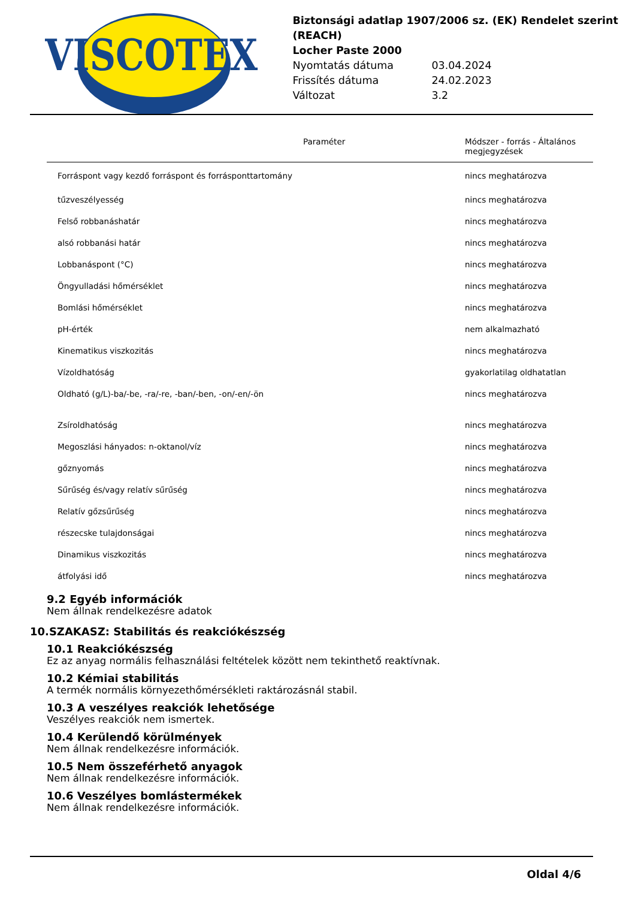VISCOTEX
Biztonsági adatlap 1907/2006 sz. (EK) Rendelet szerint (REACH)
Locher Paste 2000
Nyomtatás dátuma 03.04.2024
Frissítés dátuma 24.02.2023
Változat 3.2
| | Paraméter | Módszer - forrás - Általános megjegyzések |
| --- | --- | --- |
| Forráspont vagy kezdő forráspont és forrásponttartomány | | nincs meghatározva |
| tűzveszélyesség | | nincs meghatározva |
| Felső robbanáshatár | | nincs meghatározva |
| alsó robbanási határ | | nincs meghatározva |
| Lobbanáspont (°C) | | nincs meghatározva |
| Öngyulladási hőmérséklet | | nincs meghatározva |
| Bomlási hőmérséklet | | nincs meghatározva |
| pH-érték | | nem alkalmazható |
| Kinematikus viszkozitás | | nincs meghatározva |
| Vízoldhatóság | | gyakorlatilag oldhatatlan |
| Oldható (g/L)-ba/-be, -ra/-re, -ban/-ben, -on/-en/-ön | | nincs meghatározva |
| Zsíroldhatóság | | nincs meghatározva |
| Megoszlási hányados: n-oktanol/víz | | nincs meghatározva |
| gőznyomás | | nincs meghatározva |
| Sűrűség és/vagy relatív sűrűség | | nincs meghatározva |
| Relatív gőzsűrűség | | nincs meghatározva |
| részecske tulajdonságai | | nincs meghatározva |
| Dinamikus viszkozitás | | nincs meghatározva |
| átfolyási idő | | nincs meghatározva |
9.2 Egyéb információk
Nem állnak rendelkezésre adatok
10.SZAKASZ: Stabilitás és reakciókészség
10.1 Reakciókészség
Ez az anyag normális felhasználási feltételek között nem tekinthető reaktívnak.
10.2 Kémiai stabilitás
A termék normális környezethőmérsékleti raktározásnál stabil.
10.3 A veszélyes reakciók lehetősége
Veszélyes reakciók nem ismertek.
10.4 Kerülendő körülmények
Nem állnak rendelkezésre információk.
10.5 Nem összeférhető anyagok
Nem állnak rendelkezésre információk.
10.6 Veszélyes bomlástermékek
Nem állnak rendelkezésre információk.
Oldal 4/6